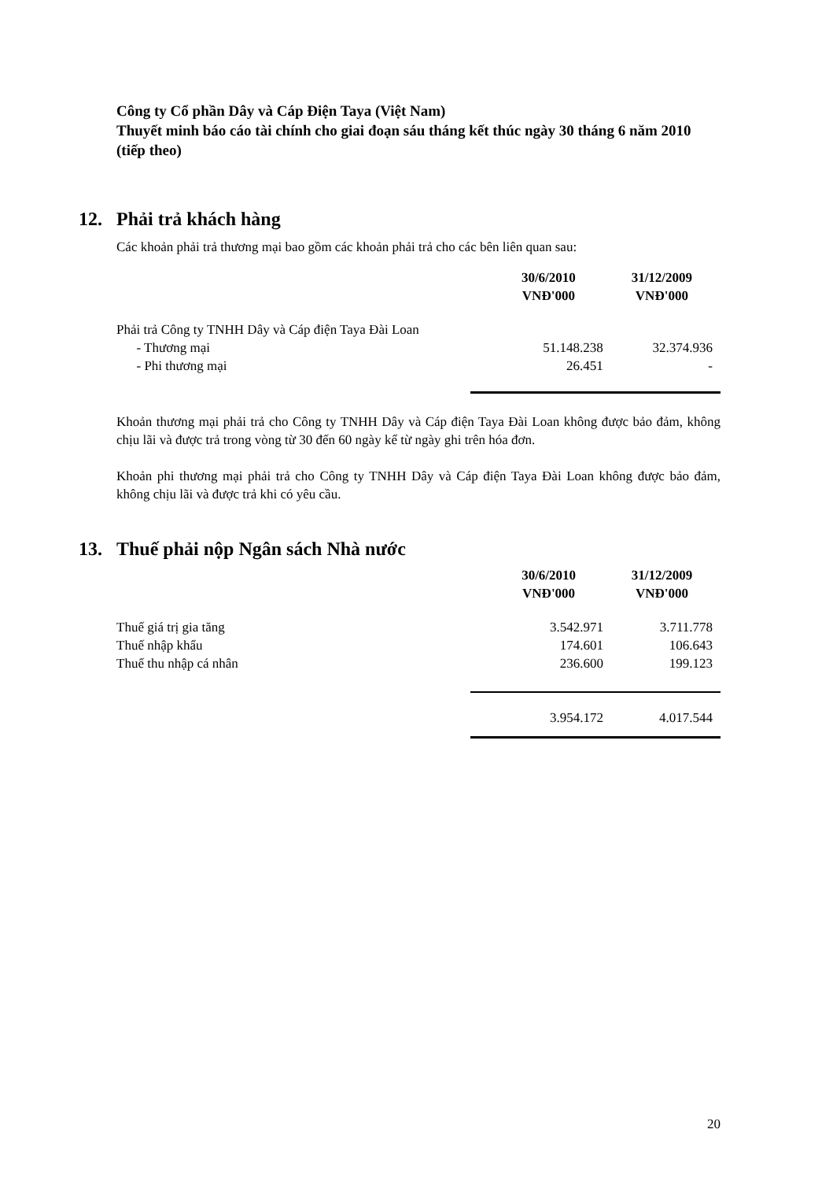Công ty Cổ phần Dây và Cáp Điện Taya (Việt Nam)
Thuyết minh báo cáo tài chính cho giai đoạn sáu tháng kết thúc ngày 30 tháng 6 năm 2010 (tiếp theo)
12. Phải trả khách hàng
Các khoản phải trả thương mại bao gồm các khoản phải trả cho các bên liên quan sau:
| | 30/6/2010 VNĐ'000 | 31/12/2009 VNĐ'000 |
| --- | --- | --- |
| Phải trả Công ty TNHH Dây và Cáp điện Taya Đài Loan | | |
| - Thương mại | 51.148.238 | 32.374.936 |
| - Phi thương mại | 26.451 | - |
Khoản thương mại phải trả cho Công ty TNHH Dây và Cáp điện Taya Đài Loan không được bảo đảm, không chịu lãi và được trả trong vòng từ 30 đến 60 ngày kể từ ngày ghi trên hóa đơn.
Khoản phi thương mại phải trả cho Công ty TNHH Dây và Cáp điện Taya Đài Loan không được bảo đảm, không chịu lãi và được trả khi có yêu cầu.
13. Thuế phải nộp Ngân sách Nhà nước
| | 30/6/2010 VNĐ'000 | 31/12/2009 VNĐ'000 |
| --- | --- | --- |
| Thuế giá trị gia tăng | 3.542.971 | 3.711.778 |
| Thuế nhập khẩu | 174.601 | 106.643 |
| Thuế thu nhập cá nhân | 236.600 | 199.123 |
| | 3.954.172 | 4.017.544 |
20